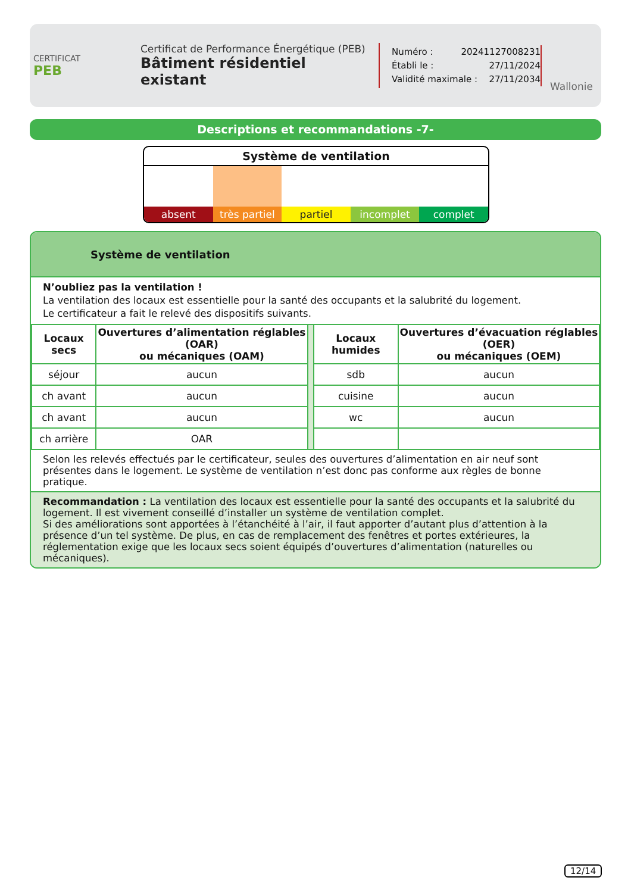CERTIFICAT
PEB
Certificat de Performance Énergétique (PEB)
Bâtiment résidentiel existant
Numéro : 20241127008231
Établi le : 27/11/2024
Validité maximale : 27/11/2034
Wallonie
Descriptions et recommandations -7-
Système de ventilation
absent très partiel partiel incomplet complet
Système de ventilation
N’oubliez pas la ventilation !
La ventilation des locaux est essentielle pour la santé des occupants et la salubrité du logement.
Le certificateur a fait le relevé des dispositifs suivants.
| Locaux secs | Ouvertures d’alimentation réglables (OAR) ou mécaniques (OAM) | | Locaux humides | Ouvertures d’évacuation réglables (OER) ou mécaniques (OEM) |
| séjour | aucun | | sdb | aucun |
| ch avant | aucun | | cuisine | aucun |
| ch avant | aucun | | wc | aucun |
| ch arrière | OAR | | | |
Selon les relevés effectués par le certificateur, seules des ouvertures d’alimentation en air neuf sont présentes dans le logement. Le système de ventilation n’est donc pas conforme aux règles de bonne pratique.
Recommandation : La ventilation des locaux est essentielle pour la santé des occupants et la salubrité du logement. Il est vivement conseillé d’installer un système de ventilation complet.
Si des améliorations sont apportées à l’étanchéité à l’air, il faut apporter d’autant plus d’attention à la présence d’un tel système. De plus, en cas de remplacement des fenêtres et portes extérieures, la réglementation exige que les locaux secs soient équipés d’ouvertures d’alimentation (naturelles ou mécaniques).
12/14